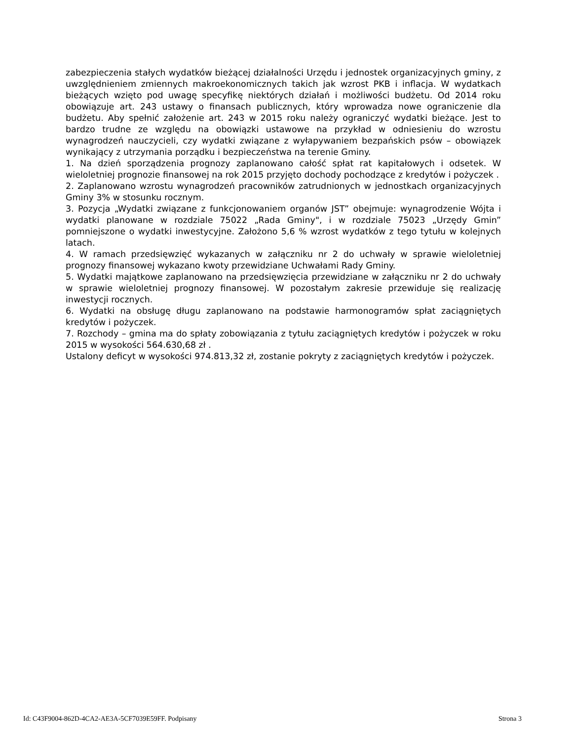zabezpieczenia stałych wydatków bieżącej działalności Urzędu i jednostek organizacyjnych gminy, z uwzględnieniem zmiennych makroekonomicznych takich jak wzrost PKB i inflacja. W wydatkach bieżących wzięto pod uwagę specyfikę niektórych działań i możliwości budżetu. Od 2014 roku obowiązuje art. 243 ustawy o finansach publicznych, który wprowadza nowe ograniczenie dla budżetu. Aby spełnić założenie art. 243 w 2015 roku należy ograniczyć wydatki bieżące. Jest to bardzo trudne ze względu na obowiązki ustawowe na przykład w odniesieniu do wzrostu wynagrodzeń nauczycieli, czy wydatki związane z wyłapywaniem bezpańskich psów – obowiązek wynikający z utrzymania porządku i bezpieczeństwa na terenie Gminy.
1. Na dzień sporządzenia prognozy zaplanowano całość spłat rat kapitałowych i odsetek. W wieloletniej prognozie finansowej na rok 2015 przyjęto dochody pochodzące z kredytów i pożyczek .
2. Zaplanowano wzrostu wynagrodzeń pracowników zatrudnionych w jednostkach organizacyjnych Gminy 3% w stosunku rocznym.
3. Pozycja „Wydatki związane z funkcjonowaniem organów JST” obejmuje: wynagrodzenie Wójta i wydatki planowane w rozdziale 75022 „Rada Gminy", i w rozdziale 75023 „Urzędy Gmin” pomniejszone o wydatki inwestycyjne. Założono 5,6 % wzrost wydatków z tego tytułu w kolejnych latach.
4. W ramach przedsięwzięć wykazanych w załączniku nr 2 do uchwały w sprawie wieloletniej prognozy finansowej wykazano kwoty przewidziane Uchwałami Rady Gminy.
5. Wydatki majątkowe zaplanowano na przedsięwzięcia przewidziane w załączniku nr 2 do uchwały w sprawie wieloletniej prognozy finansowej. W pozostałym zakresie przewiduje się realizację inwestycji rocznych.
6. Wydatki na obsługę długu zaplanowano na podstawie harmonogramów spłat zaciągniętych kredytów i pożyczek.
7. Rozchody – gmina ma do spłaty zobowiązania z tytułu zaciągniętych kredytów i pożyczek w roku 2015 w wysokości 564.630,68 zł .
Ustalony deficyt w wysokości 974.813,32 zł, zostanie pokryty z zaciągniętych kredytów i pożyczek.
Id: C43F9004-862D-4CA2-AE3A-5CF7039E59FF. Podpisany Strona 3